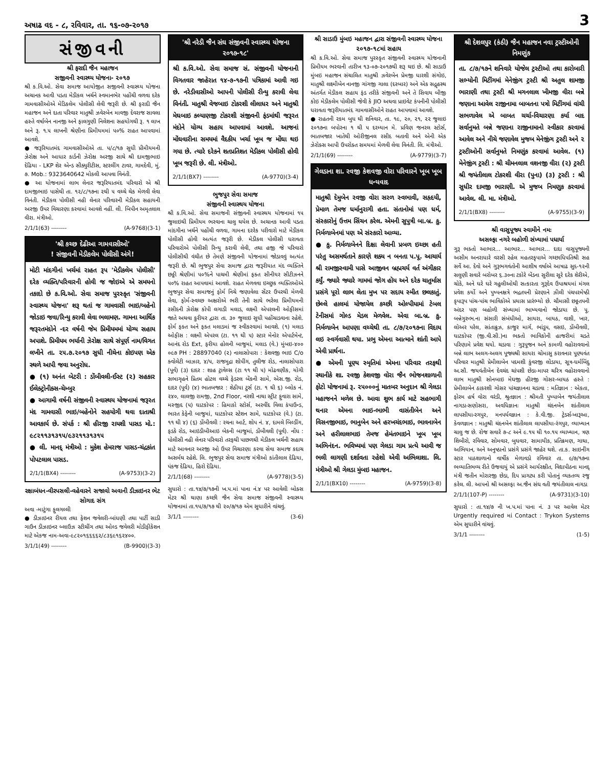અષાઢ વદ - ૮, રવિવાર, તા. ૧૬-૦૭-૨૦૧૭ 3
સંજીવની
શ્રી ફરાદી જૈન મહાજન
સજીવની સ્વાસ્થ્ય યોજના- ૨૦૧૭
શ્રી ક.વિ.ઓ. સેવા સમાજ આયોજીત સજીવની સ્વાસ્થ્ય યોજના અચાનક આવી પડતા મેડીકલ ખર્ચને સ્વમાનભેર પહોંચી વળવા દરેક ગામવાસીઓએ મેડિકલેમ પોલીસી લેવી જરૂરી છે. શ્રી ફરાદી જૈન મહાજન અને દાતા પરિવાર માતુશ્રી ઝવેરબેન માવજી દેવરાજ સાવલા હસ્તે વર્ષાબેન નાનજી અને ફાલગુણી નિલેશના સહયોગથી રૂ. ૧ લાખ અને રૂ. ૧.૫ લાખની શ્રેણીના પ્રિમીયમમાં ૫૦% રાહત આપવામાં આવશે.
● જરૂરિયાતમંદ ગામવાસીઓએ તા. ૫/૮/૧૭ સુધી પ્રીમીયમની ઝેરોક્ષ અને આધાર કાર્ડની ઝેરોક્ષ અરજી સાથે શ્રી દામજીભાઇ દેઢિયા - LKP શેર એન્ડ સીક્યુરીટીસ, સ્ટરલીંગ ટાવર, ગામદેવી, મું. ૭. Mob.: 9323640642 મોકલી આપવા વિનંતી.
● આ યોજનામાં લાભ લેનાર જરૂરિયાતમંદ પરિવારો એ શ્રી દામજીભાઇ પાસેથી તા. ૧૨/૮/૧૭ના ૨થી ૫ વચ્ચે ચેક મેળવી લેવા વિનંતી. મેડીકલ પોલીસી નહી લેનાર પરિવારની મેડીકલ સહાયની અરજી ઉપર વિચારણા કરવામાં આવશે નહીં. લી. બિપીન અમૃતલાલ વીરા. મંત્રીઓ.
2/1/1(63) -------- (A-9768)(3-1)
'શ્રી કચ્છ દેઢીઆ ગામવાસીઓ'
! સંજીવની મેડીકલેમ પોલીસી અંગે!
મોટી માંદગીનાં ખર્ચમાં રાહત રૂપ 'મેડીકલેમ પોલીસી' દરેક વ્યક્તિ/પરિવારની હોવી જ જોઇએ એ સમયનો તકાદો છે ક.વિ.ઓ. સેવા સમાજ પુરસ્કૃત 'સંજીવની સ્વાસ્થ્ય યોજના' શરૂ થતાં જ ગામવાસી ભાઇ/બહેનો જોડાઇ જવા/રિન્યુ કરાવી લેવા ભલામણ. ગામના આર્થિક જરૂરતમંદોને -દર વર્ષની જેમ પ્રિમીયમમાં યોગ્ય સહાય અપાશે. પ્રિમીયમ ભર્યાની ઝેરોક્ષ સાથે સંપૂર્ણ નામ/વિગત લખીને તા. ૨૫.૭.૨૦૧૭ સુધી નીચેના કોઇપણ એક સ્થળે આપી જવા અનુરોધ.
● (૧) અનંત બેટરી : ડોંબીવલી-ઈસ્ટ (૨) સહકાર ઈલેક્ટ્રોનીક્સ-ચેમ્બુર
● આગામી વર્ષની સંજીવની સ્વાસ્થય યોજનામાં જરૂરત મંદ ગામવાસી ભાઇ/બહેનોને સહયોગી થવા દાતાશ્રી આવકાર્ય છે. સંપર્ક : શ્રી હીરજી રાયશી પાસડ મો.: ૯૮૨૧૧૩૧૩૧૫/૯૩૨૧૧૩૧૩૧૫
● લી. માનદ્ મંત્રીઓ : મુકેશ હેમરાજ પાસડ-ચંદ્રકાંત પોપટલાલ પાસડ.
2/1/1(BX4) -------- (A-9753)(3-2)
રક્ષાબંધન-વીરપસલી-વહેવારને સજાવો અવાની ડીઝાઇનર ભેટ સોગાદ સંગ
અવા -માટુંગા ફુલગલ્લી
● ડીઝાઇનર રીયલ તથા ફેશન જવેલરી-બાંધણી તથા પાર્ટી સાડી ગાઉન ડીઝાઇનર બ્લાઉઝ સ્ટીચીંગ તથા ઓલ્ડ જવેલરી મોડીફીકેશન માટે એકજ નામ-અવા-૯૮૨૦૧૬૬૬૬૨/૮૩૬૯૧૬૨૪૦૦.
3/1/1(49) -------- (B-9900)(3-3)
'શ્રી નરેડી જૈન સંઘ સંજીવની સ્વાસ્થ્ય યોજના ૨૦૧૭-૧૮'
શ્રી ક.વિ.ઓ. સેવા સમાજ સં. સંજીવની યોજનાની વિગતવાર જાહેરાત ૧૪-૭-૧૭ની પત્રિકામાં આવી ગઇ છે. નરેડીવાસીઓ આપની પોલીસી રીન્યુ કરાવી લેવા વિનંતી. માતુશ્રી વેજબાઇ ટોકરશી લીલાધર અને માતુશ્રી મેઘબાઇ કલ્યાણજી ટોકરશી સંજીવની ફંડમાંથી જરૂરત મંદોને યોગ્ય સહાય આપવામાં આવશે. આજનાં મોંઘવારીના સમયમાં વૈદકીય ખર્ચા ખૂબ જ મોંઘા થઇ ગયા છે. ત્યારે દરેકને શતપ્રતિશત મેડીકલ પોલીસી હોવી ખૂબ જરૂરી છે. લી. મંત્રીઓ.
2/1/1(BX7) -------- (A-9770)(3-4)
ભુજપુર સેવા સમાજ
સંજીવની સ્વાસ્થય યોજના
શ્રી ક.વિ.ઓ. સેવા સમાજની સંજીવની સ્વાસ્થય યોજનામાં ૧૫ જુલાઇથી પ્રિમીયમ ભરવાના ચાલુ થયેલ છે. અચાનક આવી પડતા માંદગીના ખર્ચને પહોંચી વળવા, ગામના દરરેક પરીવારો માટે મેડીકલ પોલીસી હોવી અત્યંત જરૂરી છે. મેડીકલ પોલીસી ધરાવતા પરિવારોએ પોલીસી રિન્યુ કરાવી લેવી, તથા હજી જે પરિવારો પોલીસીથી વંચીત છે તેમણે સંજીવની યોજનામાં જોડાવવું અત્યંત જરૂરી છે. શ્રી ભુજપુર સેવા સમાજ દ્વારા જરૂરીયાત મંદ વ્યક્તિને છઠ્ઠી શ્રેણીમાં ૫૦%ને પાચમી શ્રેણીમાં ફક્ત સીનીયર સીટીઝનને ૫૦% રાહત આપવામાં આવશે. રાહત મેળવવા ઇચ્છુક વ્યક્તિઓએ ભુજપુર સેવા સમાજનું ફોર્મ નિચે જણાવેલા સેંટર ઉપરથી મેળવી લેવા, ફોર્મ-સ્વચ્છ અક્ષરોએ ભરી તેની સાથે ભરેલા પ્રિમીયમની રસીદની ઝેરોક્ષ કોપી લગાડી મલાડ, લક્ષ્મી એપરલની ઓફીસમાં જાતે અથવા કુરીયર દ્વારા તા. ૩૦ જુલાઇ સુધી પહોંચાડવાના રહેશે. ફોર્મ ફક્ત અને ફક્ત મલાડમાં જ સ્વીકરવામાં આવશે. (૧) મલાડ ઓફીસ : લક્ષ્મી એપરલ (ટા. ૧૧ થી ૫) સ્ટાર મેનોર એપાર્ટમેન્ટ, આનંદ રોડ Ext, ફરીયા હોલની બાજુમાં, મલાડ (વે.) મુંબઇ-૪૦૦ ૦૯૭ PH : 28897040 (૨) નાલાસોપારા : કેશવજી ભાઇ C/o ક્વોલેટી બાઝાર, ૪/૫, રાજમુદ્રા શોપીંગ, તુલીજ રોડ, નાલાસોપારા (પૂર્વ) (૩) દાદર : શાહ ટ્રાવેલ્સ (ટા ૧૧ થી ૫) મોઢવણીક, યોગી સભાગૃહને પ્રિતમ હોટલ વચ્ચે ફેડરલ બેંકની સામે, એસ.જી. રોડ, દાદર (પૂર્વ) (૪) ભાતબજાર : શેઠીયા ટુર્સ (ટા. ૧ થી ૬) બ્લોક નં. ૨૪૦, લાલજી રામજી, 2nd Floor, નરશી નાથા સ્ટ્રીટ ફુવારા સામે, મસ્જીદ (૫) ઘાટકોપર : હિમાકો સ્ટોર્સ, અરવીંદ વિલા કંપાઉન્ડ, ભારત કેફેની બાજુમાં, ઘાટકોપર સ્ટેશન સામે, ઘાટકોપર (વે.) (ટા. ૧૧ થી ૪) (૬) ડોંબીવલી : રચના આર્ટ, શોપ નં. ૪, દામલે બિલ્ડીંગ, ફડકે રોડ, આઇડીબીઆઇ બેકની બાજુમાં, ડોંબીવલી (પૂર્વ). નોંધ : પોલીસી નહી લેનાર પરિવારો તરફથી પાછળથી મેડીકલ ખર્ચની સહાય માટે આવનાર અરજી ઓ ઉપર વિચારણા કરવા સેવા સમાજ કદાચ અસર્મથ રહેશે. લિ. ભુજપુર સેવા સમાજ મંત્રીઓ કાંતીલાલ દેઢિયા, પંકજ દેઢિયા, હિરો દેઢિયા.
2/1/1(68) -------- (A-9778)(3-5)
સુધારો : તા.૧૪/૭/૧૭ની ખ.પ.માં પાના નં.૪ પર આવેલી બોક્સ મેટર શ્રી થાણા કચ્છી જૈન સેવા સમાજ સંજીવની સ્વાસ્થ્ય યોજનામાં તા.૧૫/૭/૧૭ થી ૨૦/૭/૧૭ એમ સુધારીને વાંચવું.
3/1/1 -------- (3-6)
શ્રી સાડાઉ મુંબઇ મહાજન દ્વારા સંજીવની સ્વાસ્થ્ય યોજના ૨૦૧૭-૧૮માં સહાય
શ્રી ક.વિ.ઓ. સેવા સમાજ પુરસ્કૃત સંજીવની સ્વાસ્થ્ય યોજનાની પ્રિમીયમ ભરવાની તારીખ ૧૩-૦૭-૨૦૧૭થી શરૂ થઇ છે. શ્રી સાડાઉ મુંબઇ મહાજન સંચાલિત માતુશ્રી ઝવેરબેન પ્રેમજી ધારશી સંગોઇ, માતુશ્રી લક્ષ્મીબેન નાનજી ગાંગજી ગાલા (દરબાર) અને એક સદ્ગૃહસ્થ અંતર્ગત મેડીકલ સહાય ફંડ તરીકે સંજીવની અને તે સિવાય બીજી કોઇ મેડીકલેમ પોલીસી જેવી કે JIO અથવા પ્રાઇવેટ કંપનીની પોલીસી ધરાવતા જરૂરીયાતમંદ ગામવાસીઓને રાહત આપવામાં આવશે.
● રાહતની રકમ બુધ થી શનિવાર, તા. ૧૯, ૨૦, ૨૧, ૨૨ જુલાઇ ૨૦૧૭ના બપોરના ૧ થી ૫ દરમ્યાન મે. પ્રવિણ જનરલ સ્ટોર્સ, ભાતબજાર ખાતેથી ઓરીજીનલ રસીદ બતાવી અને એની એક ઝેરોક્સ આપી ઉપરોક્ત સમયમાં મેળવી લેવા વિનંતી. લિ. મંત્રીઓ.
2/1/1(69) -------- (A-9779)(3-7)
ગેલડાના શા. રવજી કેશવજી વોરા પરિવારને ખૂબ ખૂબ ધન્યવાદ
માતુશ્રી દેમુબેન રવજી વોરા સરળ સ્વભાવી, સહૃદયી, પ્રેમાળ તેમજ ધર્માનુરાગી હતા. સંતાનોમાં પણ ધર્મ, સંસ્કારોનું ઉત્તમ સિંચન કરેલ. એમની સુપુત્રી બા.બ્ર. કુ. નિર્મળાબેનમાં પણ એ સંસ્કારો આવ્યા.
● કુ. નિર્મળાબેનને દિક્ષા લેવાની પ્રબળ ઇચ્છા હતી પરંતુ અસમર્થતાને કારણે શક્ય ન બનતા પ.પૂ. આચાર્ય શ્રી રામજીસ્વામી પાસે આજીવન બ્રહ્મચર્ય વર્ત અંગીકાર કર્યું. જ્યારે જ્યારે ગામમાં જોગ હોય અને દરેક ચાતુર્માસ પ્રસંગે પૂરો લાભ લેતા મુખ પર સદાય સ્મીત છલકાતું. છેલ્લે હાલમાં યોજાયેલ કચ્છી ઓલ્પીયામાં ટેબલ ટેનીસમાં ગોલ્ડ મેડલ મેળવેલ. એવા બા.બ્ર. કુ. નિર્મળાબેન આપણા વચ્ચેથી તા. ૮/૭/૨૦૧૭ના વિદાય લઇ સ્વર્ગવાસી થયા. પ્રભુ એમના આત્માને શાંતી આપે એવી પ્રાર્થના.
● એમની પૂણ્ય સ્મૃતિમાં એમના પરિવાર તરફથી સ્થાનીકે શા. રવજી કેશવજી વોરા જૈન ભોજનશાળાની ફોટો યોજનામાં રૂ. ૨૫૦૦૦નું માતબર અનુદાન શ્રી ગેલડા મહાજનને મળેલ છે. આવા શુભ કાર્ય માટે સહભાગી થનાર એમના ભાઇ-ભાભી વાસંતીબેન અને વિસનજીભાઇ, ભાનુબેન અને હરખચંદભાઇ, ભાવનાબેન અને હરીલાલભાઇ તેમજ હેમંતભાઇને ખૂબ ખૂબ અભિનંદન. ભવિષ્યમાં પણ ગેલડા ગામ પ્રત્યે આવી જ ભલી લાગણી દર્શાવતા રહેશો એવી અભિલાશા. લિ. મંત્રીઓ શ્રી ગેલડા મુંબઇ મહાજન.
2/1/1(BX10) -------- (A-9759)(3-8)
શ્રી દેશલપુર (કંઠી) જૈન મહાજન નવા ટ્રસ્ટીઓની નિમણુંક
તા. ૮/૭/૧૭ને શનિવારે યોજેલ ટ્રસ્ટીઓ તથા કારોબારી સભ્યોની મિટીંગમાં મેનેજીંગ ટ્રસ્ટી શ્રી અતુલ શામજી ભારાણી તથા ટ્રસ્ટી શ્રી મગનલાલ ખીમજી વીરા બન્ને જણાના આવેલ રાજીનામા બાબતના પત્રો મિટીંગમાં વાંચી સભળાવેલ એ બાબત ચર્ચા-વિચારણા કર્યા બાદ સર્વાનુમતે બન્ને જણાના રાજીનામાનો સ્વીકાર કરવામાં આવેલ અને નીચે જણાવેલ મુજબ મેનેજીંગ ટ્રસ્ટી અને ૨ ટ્રસ્ટીઓની સર્વાનુમતે નિમણુંક કરવામાં આવેલ. (૧) મેનેજીંગ ટ્રસ્ટી : શ્રી ચીમનલાલ વશનજી વીરા (૨) ટ્રસ્ટી શ્રી જયંતીલાલ ટોકરશી વીરા (પુના) (૩) ટ્રસ્ટી : શ્રી સુધીર દામજી ભારાણી. એ મુજબ નિમણુક કરવામાં આવેલ. લી. મા. મંત્રીઓ.
2/1/1(BX8) -------- (A-9755)(3-9)
શ્રી વાસુપૂજ્ય સ્વામીને નમઃ
અસલ્ફા નગરે બહોળી સંખ્યામાં પધાર્યા
ગુરૂ ભક્તો આભાર... આભાર... આભાર... દાદા વાસુપૂજ્યની અસીમ અનરાધારે વરસી રહેલ મહતરકૃપાએ ગચ્છાધિપતિશ્રી સહ સર્વે આ. દેવો અને ગુરૂભગવંતોની આશીષ વર્ષાએ આષાઢ સુદ-૧૨ની સલુણી સવારે બરોબર ૬.૩૦ના ટકોરે બેંડના સુરીલા સૂરે દરેક શેરીએ, ચોકે, અને ઘરે ઘરે ગહુલીઓથી સત્કારતા ગુરૂદેવ ઉપાશ્રયમાં મંગલ પ્રવેશ કર્યો અને પુષ્પનક્ષત્રે ભદ્રતપની પ્રેરણાને ઝીલી પંચપરમેષ્ઠી કૃપારૂપ પાંચ-પાંચ ભાવિકોએ પ્રયાસ પ્રારંભ્યો છે. ચૌમાસી છઠ્ઠતપની અંદર પણ બહોળી સંખ્યામાં ભાષ્યવાનો જોડાયા છે. પૂ. બન્નેગુરુભ.ના સંસારી સંબંધીઓ, સાયરા, બાયઠ, વાશી, ખાર, લોઅર પરેલ, સાંતાક્રુઝ, કાજુર માર્ગ, ભાંડુપ, વસઇ, ડોંબીવલી, ઘાટકોપર (જી.વી.સી.)ના ભક્તો ભાવિકોની હાજરીમાં ચડતે પરિણામે પ્રવેશ થયો. ચડાવા : ગુરૂપૂજન અને કામળી વહોરાવવાનો બન્ને લાભ અલગ-અલગ પૂજ્યશ્રી સાયરા ચોમાસુ કરાવનાર પૂણ્યવંત પરિવાર માતુશ્રી પ્રેમીલાબેન પદમશી કુંવરજી લોડાયા, સૂત્ર-ધર્મબિંદુ અ.સૌ. જયવંતીબેન દેવચંદ ચાંપશી છેડા-માપર ચરિત્ર વહોરાવવાનો લાભ માતુશ્રી સોનબાઇ મેઘજી હીરજી ગોસર-બાયઠ હસ્તે : પ્રેમીલાબેન ઠાકરશી ગોસર પાંચજ્ઞાનના ચડાવા : મતિજ્ઞાન : એકતા, ફોરમ હર્ષ વોરા વરંડી, શ્રુતજ્ઞાન : શ્રીમતી પુષ્પાબેન જયંતીલાલ નાગડા-સણોસરા, અવધિજ્ઞાનઃ માતુશ્રી ચંદનબેન શાંતીલાલ લાપસીયા-રગપુર, મનપર્યવજ્ઞાન : કે.વી.જી. ટ્રેડર્સ-ખારૂઆ, કેવળજ્ઞાન : માતુશ્રી ચંદનબેન શાંતીલાલ લાપસીયા-રંગપુર, વ્યાખ્યાન ચાલુ જ છે. રોજ સવારે ૭-૮ અને ૯.૧૫ થી ૧૦.૧૫ વ્યાખ્યાન, ત્રણ શિબીરો, રવિવાર, સોમવાર, બુધવાર, સામાયીક, પ્રતિક્રમણ, ગાથા, અભિયાન, અને અનુષ્ઠાનો પ્રસંગે પ્રસંગે જાહેર થશે. તા.ક. સાઇનીંગ સ્ટાર પાઠશાળાનો વાર્ષીક મેળાવડો રવિવાર તા. ૯/૭/૧૭ના ભવ્યાતિભવ્ય રીતે ઉજવાયું એ પ્રસંગે આર્યરક્ષીત, વિદ્યાપીઠના માનદ્ મંત્રી જતીન મોરારજી છેડા, દિપ પ્રાગટ્ય કરી પોતાનું વ્યકતવ્ય રજુ કરેલ. લી. આપનો શ્રી અસલ્ફા અ.જૈન સંઘ વતી જયંતીલાલ નાગડા
2/1/1(107-P) -------- (A-9731)(3-10)
સુધારો : તા.૧૪/૭ ની ખ.પ.માં પાના નં. ૩ પર આવેલ મેટર Urgently required માં Contact : Trykon Systems એમ સુધારીને વાંચવું.
3/1/1 -------- (1-5)